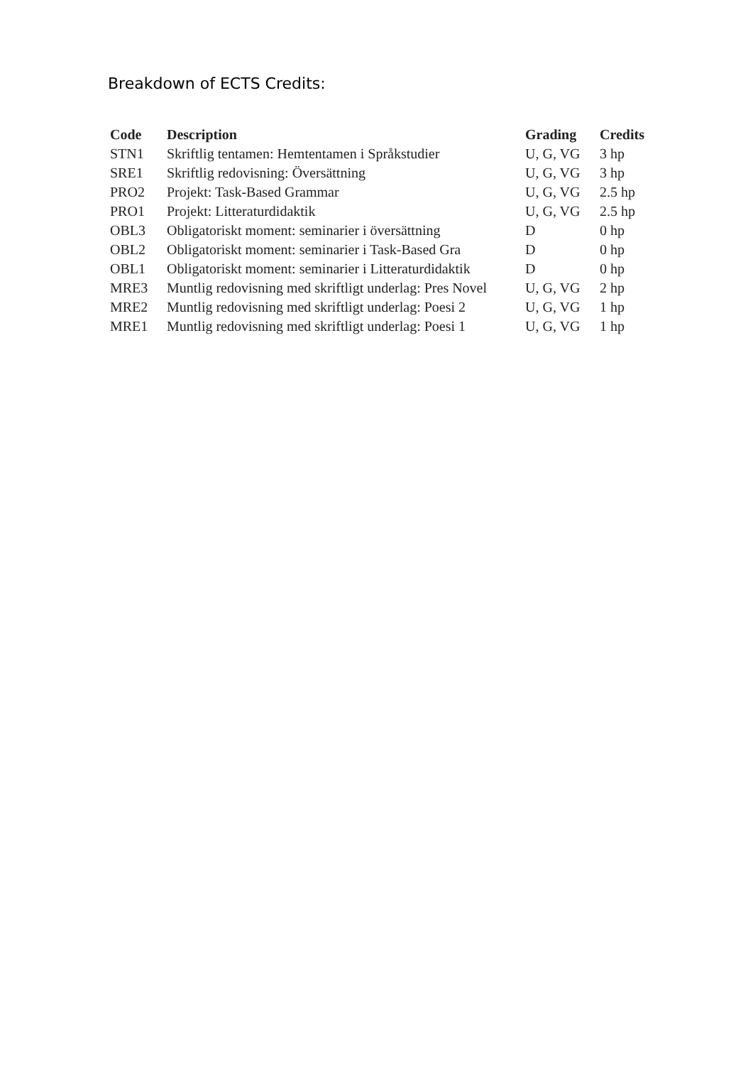Breakdown of ECTS Credits:
| Code | Description | Grading | Credits |
| --- | --- | --- | --- |
| STN1 | Skriftlig tentamen: Hemtentamen i Språkstudier | U, G, VG | 3 hp |
| SRE1 | Skriftlig redovisning: Översättning | U, G, VG | 3 hp |
| PRO2 | Projekt: Task-Based Grammar | U, G, VG | 2.5 hp |
| PRO1 | Projekt: Litteraturdidaktik | U, G, VG | 2.5 hp |
| OBL3 | Obligatoriskt moment: seminarier i översättning | D | 0 hp |
| OBL2 | Obligatoriskt moment: seminarier i Task-Based Gra | D | 0 hp |
| OBL1 | Obligatoriskt moment: seminarier i Litteraturdidaktik | D | 0 hp |
| MRE3 | Muntlig redovisning med skriftligt underlag: Pres Novel | U, G, VG | 2 hp |
| MRE2 | Muntlig redovisning med skriftligt underlag: Poesi 2 | U, G, VG | 1 hp |
| MRE1 | Muntlig redovisning med skriftligt underlag: Poesi 1 | U, G, VG | 1 hp |